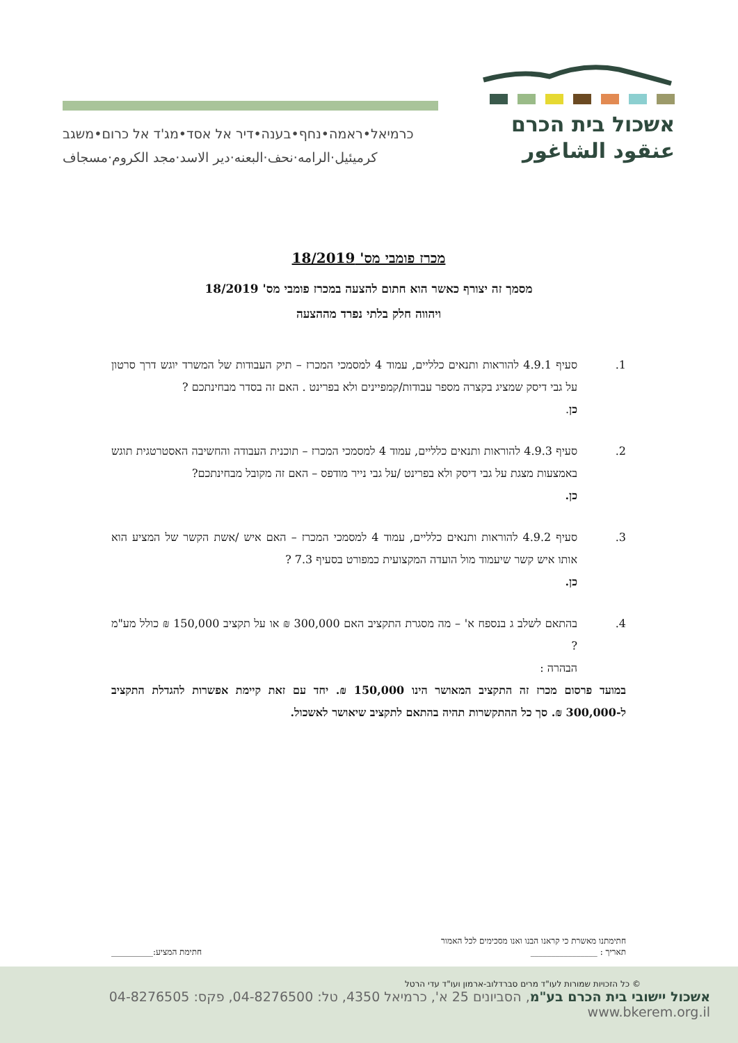אשכול בית הכרם
عنقود الشاغور
כרמיאל•ראמה•נחף•בענה•דיר אל אסד•מג'ד אל כרום•משגב
كرميئيل·الرامه·نحف·البعنه·دير الاسد·مجد الكروم·مسجاف
מכרז פומבי מס' 18/2019
מסמך זה יצורף כאשר הוא חתום להצעה במכרז פומבי מס' 18/2019
ויהווה חלק בלתי נפרד מההצעה
1. סעיף 4.9.1 להוראות ותנאים כלליים, עמוד 4 למסמכי המכרז – תיק העבודות של המשרד יוגש דרך סרטון על גבי דיסק שמציג בקצרה מספר עבודות/קמפיינים ולא בפרינט . האם זה בסדר מבחינתכם ?
כן.
2. סעיף 4.9.3 להוראות ותנאים כלליים, עמוד 4 למסמכי המכרז – תוכנית העבודה והחשיבה האסטרטגית תוגש באמצעות מצגת על גבי דיסק ולא בפרינט /על גבי נייר מודפס – האם זה מקובל מבחינתכם?
כן.
3. סעיף 4.9.2 להוראות ותנאים כלליים, עמוד 4 למסמכי המכרז – האם איש /אשת הקשר של המציע הוא אותו איש קשר שיעמוד מול הועדה המקצועית כמפורט בסעיף 7.3 ?
כן.
4. בהתאם לשלב ג בנספח א' – מה מסגרת התקציב האם 300,000 ₪ או על תקציב 150,000 ₪ כולל מע"מ ?
הבהרה :
במועד פרסום מכרז זה התקציב המאושר הינו 150,000 ₪. יחד עם זאת קיימת אפשרות להגדלת התקציב ל-300,000 ₪. סך כל ההתקשרות תהיה בהתאם לתקציב שיאושר לאשכול.
חתימתנו מאשרת כי קראנו הבנו ואנו מסכימים לכל האמור
תאריך : ________________ חתימת המציע:__________
© כל הזכויות שמורות לעו"ד מרים סברדלוב-ארמון ועו"ד עדי הרטל
אשכול יישובי בית הכרם בע"מ, הסביונים 25 א', כרמיאל 4350, טל: 04-8276500, פקס: 04-8276505 www.bkerem.org.il